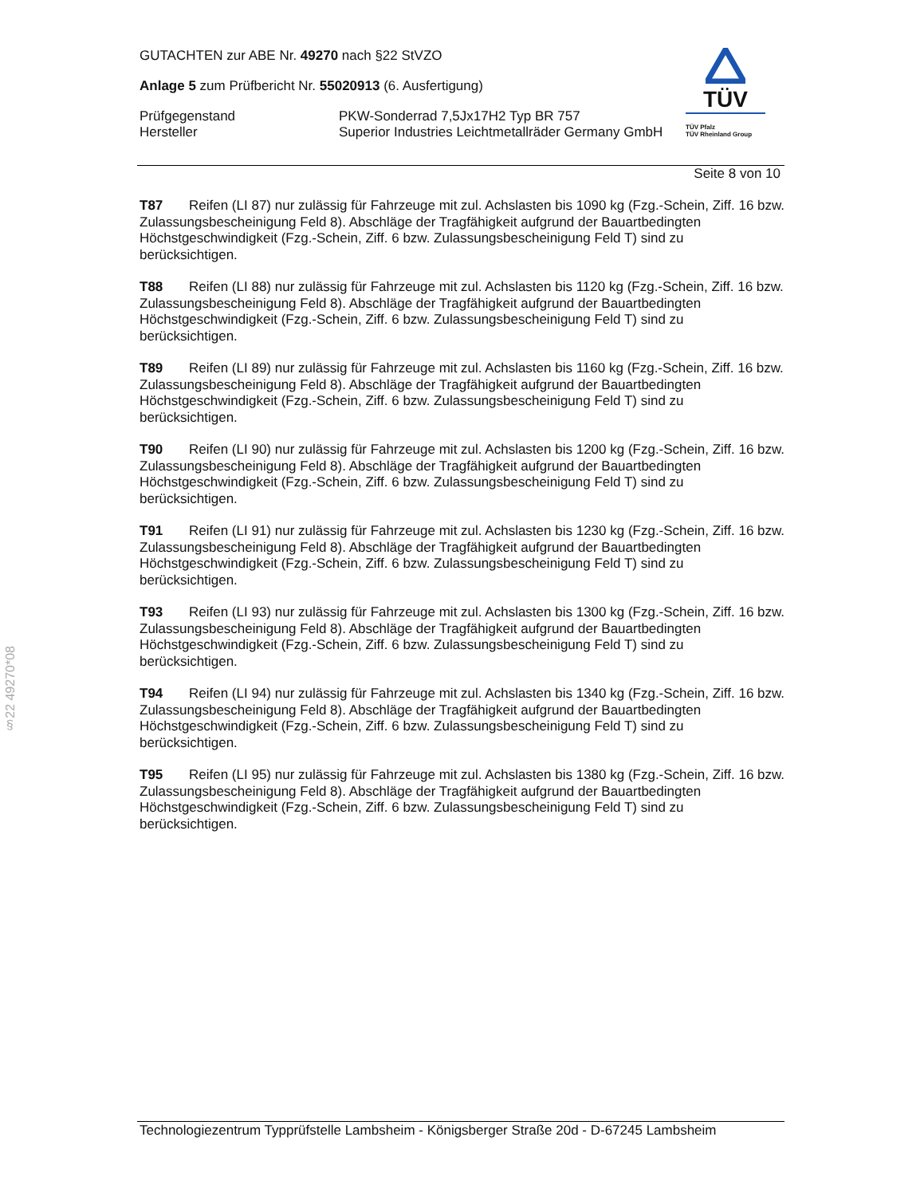GUTACHTEN zur ABE Nr. 49270 nach §22 StVZO
Anlage 5 zum Prüfbericht Nr. 55020913 (6. Ausfertigung)
Prüfgegenstand PKW-Sonderrad 7,5Jx17H2 Typ BR 757
Hersteller Superior Industries Leichtmetallräder Germany GmbH
TÜV
TÜV Pfalz
TÜV Rheinland Group
Seite 8 von 10
T87 Reifen (LI 87) nur zulässig für Fahrzeuge mit zul. Achslasten bis 1090 kg (Fzg.-Schein, Ziff. 16 bzw. Zulassungsbescheinigung Feld 8). Abschläge der Tragfähigkeit aufgrund der Bauartbedingten Höchstgeschwindigkeit (Fzg.-Schein, Ziff. 6 bzw. Zulassungsbescheinigung Feld T) sind zu berücksichtigen.
T88 Reifen (LI 88) nur zulässig für Fahrzeuge mit zul. Achslasten bis 1120 kg (Fzg.-Schein, Ziff. 16 bzw. Zulassungsbescheinigung Feld 8). Abschläge der Tragfähigkeit aufgrund der Bauartbedingten Höchstgeschwindigkeit (Fzg.-Schein, Ziff. 6 bzw. Zulassungsbescheinigung Feld T) sind zu berücksichtigen.
T89 Reifen (LI 89) nur zulässig für Fahrzeuge mit zul. Achslasten bis 1160 kg (Fzg.-Schein, Ziff. 16 bzw. Zulassungsbescheinigung Feld 8). Abschläge der Tragfähigkeit aufgrund der Bauartbedingten Höchstgeschwindigkeit (Fzg.-Schein, Ziff. 6 bzw. Zulassungsbescheinigung Feld T) sind zu berücksichtigen.
T90 Reifen (LI 90) nur zulässig für Fahrzeuge mit zul. Achslasten bis 1200 kg (Fzg.-Schein, Ziff. 16 bzw. Zulassungsbescheinigung Feld 8). Abschläge der Tragfähigkeit aufgrund der Bauartbedingten Höchstgeschwindigkeit (Fzg.-Schein, Ziff. 6 bzw. Zulassungsbescheinigung Feld T) sind zu berücksichtigen.
T91 Reifen (LI 91) nur zulässig für Fahrzeuge mit zul. Achslasten bis 1230 kg (Fzg.-Schein, Ziff. 16 bzw. Zulassungsbescheinigung Feld 8). Abschläge der Tragfähigkeit aufgrund der Bauartbedingten Höchstgeschwindigkeit (Fzg.-Schein, Ziff. 6 bzw. Zulassungsbescheinigung Feld T) sind zu berücksichtigen.
T93 Reifen (LI 93) nur zulässig für Fahrzeuge mit zul. Achslasten bis 1300 kg (Fzg.-Schein, Ziff. 16 bzw. Zulassungsbescheinigung Feld 8). Abschläge der Tragfähigkeit aufgrund der Bauartbedingten Höchstgeschwindigkeit (Fzg.-Schein, Ziff. 6 bzw. Zulassungsbescheinigung Feld T) sind zu berücksichtigen.
T94 Reifen (LI 94) nur zulässig für Fahrzeuge mit zul. Achslasten bis 1340 kg (Fzg.-Schein, Ziff. 16 bzw. Zulassungsbescheinigung Feld 8). Abschläge der Tragfähigkeit aufgrund der Bauartbedingten Höchstgeschwindigkeit (Fzg.-Schein, Ziff. 6 bzw. Zulassungsbescheinigung Feld T) sind zu berücksichtigen.
T95 Reifen (LI 95) nur zulässig für Fahrzeuge mit zul. Achslasten bis 1380 kg (Fzg.-Schein, Ziff. 16 bzw. Zulassungsbescheinigung Feld 8). Abschläge der Tragfähigkeit aufgrund der Bauartbedingten Höchstgeschwindigkeit (Fzg.-Schein, Ziff. 6 bzw. Zulassungsbescheinigung Feld T) sind zu berücksichtigen.
§22 49270*08
Technologiezentrum Typprüfstelle Lambsheim - Königsberger Straße 20d - D-67245 Lambsheim